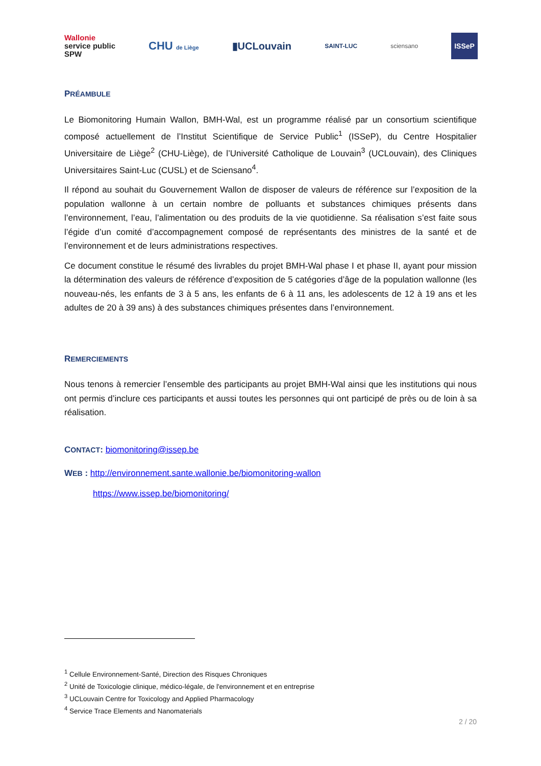Wallonie
service public
SPW CHU de Liège ▮UCLouvain SAINT-LUC sciensano ISSeP
PRÉAMBULE
Le Biomonitoring Humain Wallon, BMH-Wal, est un programme réalisé par un consortium scientifique composé actuellement de l’Institut Scientifique de Service Public<sup>1</sup> (ISSeP), du Centre Hospitalier Universitaire de Liège<sup>2</sup> (CHU-Liège), de l’Université Catholique de Louvain<sup>3</sup> (UCLouvain), des Cliniques Universitaires Saint-Luc (CUSL) et de Sciensano<sup>4</sup>.
Il répond au souhait du Gouvernement Wallon de disposer de valeurs de référence sur l’exposition de la population wallonne à un certain nombre de polluants et substances chimiques présents dans l’environnement, l’eau, l’alimentation ou des produits de la vie quotidienne. Sa réalisation s’est faite sous l’égide d’un comité d’accompagnement composé de représentants des ministres de la santé et de l’environnement et de leurs administrations respectives.
Ce document constitue le résumé des livrables du projet BMH-Wal phase I et phase II, ayant pour mission la détermination des valeurs de référence d’exposition de 5 catégories d’âge de la population wallonne (les nouveau-nés, les enfants de 3 à 5 ans, les enfants de 6 à 11 ans, les adolescents de 12 à 19 ans et les adultes de 20 à 39 ans) à des substances chimiques présentes dans l’environnement.
REMERCIEMENTS
Nous tenons à remercier l’ensemble des participants au projet BMH-Wal ainsi que les institutions qui nous ont permis d’inclure ces participants et aussi toutes les personnes qui ont participé de près ou de loin à sa réalisation.
CONTACT: biomonitoring@issep.be
WEB : http://environnement.sante.wallonie.be/biomonitoring-wallon
https://www.issep.be/biomonitoring/
<sup>1</sup> Cellule Environnement-Santé, Direction des Risques Chroniques
<sup>2</sup> Unité de Toxicologie clinique, médico-légale, de l'environnement et en entreprise
<sup>3</sup> UCLouvain Centre for Toxicology and Applied Pharmacology
<sup>4</sup> Service Trace Elements and Nanomaterials
2 / 20